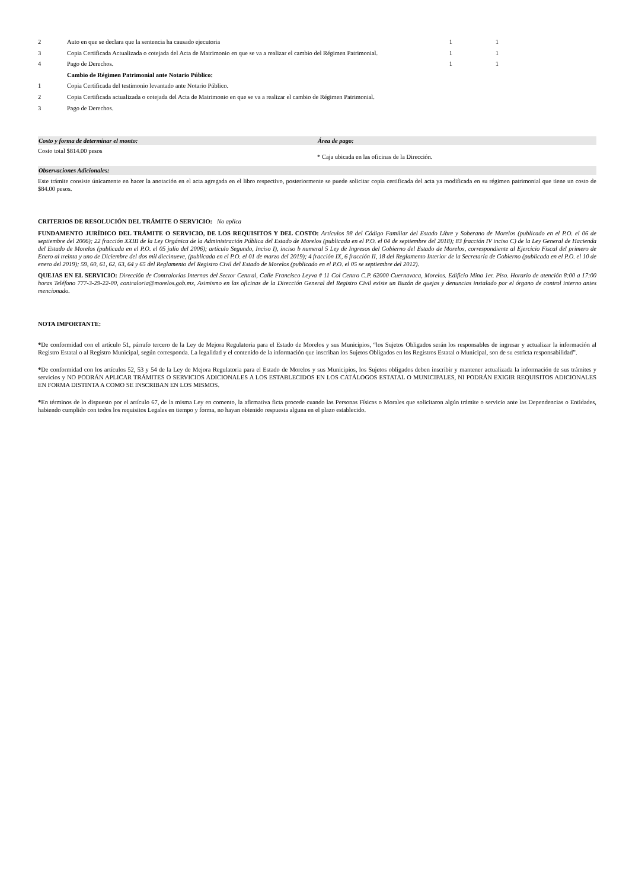| 2 | Auto en que se declara que la sentencia ha causado ejecutoria | 1 | 1 |
| 3 | Copia Certificada Actualizada o cotejada del Acta de Matrimonio en que se va a realizar el cambio del Régimen Patrimonial. | 1 | 1 |
| 4 | Pago de Derechos. | 1 | 1 |
| | Cambio de Régimen Patrimonial ante Notario Público: | | |
| 1 | Copia Certificada del testimonio levantado ante Notario Público. | | |
| 2 | Copia Certificada actualizada o cotejada del Acta de Matrimonio en que se va a realizar el cambio de Régimen Patrimonial. | | |
| 3 | Pago de Derechos. | | |
Costo y forma de determinar el monto:
Área de pago:
Costo total $814.00 pesos
* Caja ubicada en las oficinas de la Dirección.
Observaciones Adicionales:
Este trámite consiste únicamente en hacer la anotación en el acta agregada en el libro respectivo, posteriormente se puede solicitar copia certificada del acta ya modificada en su régimen patrimonial que tiene un costo de $84.00 pesos.
CRITERIOS DE RESOLUCIÓN DEL TRÁMITE O SERVICIO: No aplica
FUNDAMENTO JURÍDICO DEL TRÁMITE O SERVICIO, DE LOS REQUISITOS Y DEL COSTO: Artículos 98 del Código Familiar del Estado Libre y Soberano de Morelos (publicado en el P.O. el 06 de septiembre del 2006); 22 fracción XXIII de la Ley Orgánica de la Administración Pública del Estado de Morelos (publicada en el P.O. el 04 de septiembre del 2018); 83 fracción IV inciso C) de la Ley General de Hacienda del Estado de Morelos (publicada en el P.O. el 05 julio del 2006); artículo Segundo, Inciso I), inciso b numeral 5 Ley de Ingresos del Gobierno del Estado de Morelos, correspondiente al Ejercicio Fiscal del primero de Enero al treinta y uno de Diciembre del dos mil diecinueve, (publicada en el P.O. el 01 de marzo del 2019); 4 fracción IX, 6 fracción II, 18 del Reglamento Interior de la Secretaría de Gobierno (publicada en el P.O. el 10 de enero del 2019); 59, 60, 61, 62, 63, 64 y 65 del Reglamento del Registro Civil del Estado de Morelos (publicado en el P.O. el 05 se septiembre del 2012).
QUEJAS EN EL SERVICIO: Dirección de Contralorías Internas del Sector Central, Calle Francisco Leyva # 11 Col Centro C.P. 62000 Cuernavaca, Morelos. Edificio Mina 1er. Piso. Horario de atención 8:00 a 17:00 horas Teléfono 777-3-29-22-00, contraloria@morelos.gob.mx, Asimismo en las oficinas de la Dirección General del Registro Civil existe un Buzón de quejas y denuncias instalado por el órgano de control interno antes mencionado.
NOTA IMPORTANTE:
*De conformidad con el artículo 51, párrafo tercero de la Ley de Mejora Regulatoria para el Estado de Morelos y sus Municipios, “los Sujetos Obligados serán los responsables de ingresar y actualizar la información al Registro Estatal o al Registro Municipal, según corresponda. La legalidad y el contenido de la información que inscriban los Sujetos Obligados en los Registros Estatal o Municipal, son de su estricta responsabilidad”.
*De conformidad con los artículos 52, 53 y 54 de la Ley de Mejora Regulatoria para el Estado de Morelos y sus Municipios, los Sujetos obligados deben inscribir y mantener actualizada la información de sus trámites y servicios y NO PODRÁN APLICAR TRÁMITES O SERVICIOS ADICIONALES A LOS ESTABLECIDOS EN LOS CATÁLOGOS ESTATAL O MUNICIPALES, NI PODRÁN EXIGIR REQUISITOS ADICIONALES EN FORMA DISTINTA A COMO SE INSCRIBAN EN LOS MISMOS.
*En términos de lo dispuesto por el artículo 67, de la misma Ley en comento, la afirmativa ficta procede cuando las Personas Físicas o Morales que solicitaron algún trámite o servicio ante las Dependencias o Entidades, habiendo cumplido con todos los requisitos Legales en tiempo y forma, no hayan obtenido respuesta alguna en el plazo establecido.